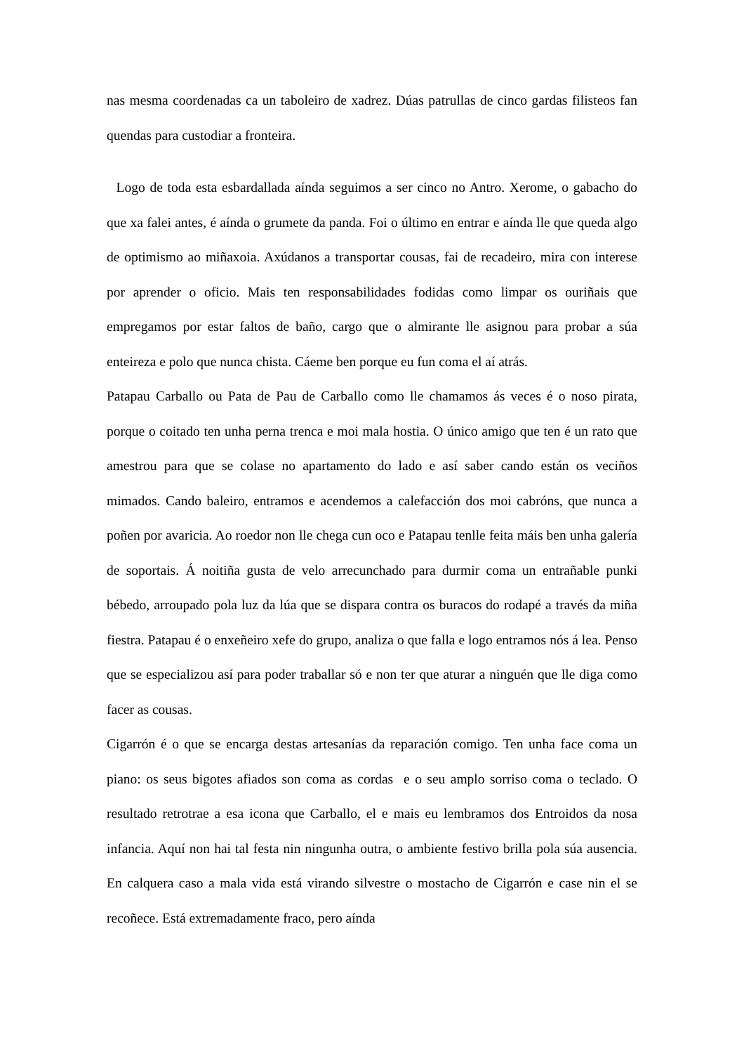nas mesma coordenadas ca un taboleiro de xadrez. Dúas patrullas de cinco gardas filisteos fan quendas para custodiar a fronteira.
Logo de toda esta esbardallada aínda seguimos a ser cinco no Antro. Xerome, o gabacho do que xa falei antes, é aínda o grumete da panda. Foi o último en entrar e aínda lle que queda algo de optimismo ao miñaxoia. Axúdanos a transportar cousas, fai de recadeiro, mira con interese por aprender o oficio. Mais ten responsabilidades fodidas como limpar os ouriñais que empregamos por estar faltos de baño, cargo que o almirante lle asignou para probar a súa enteireza e polo que nunca chista. Cáeme ben porque eu fun coma el aí atrás.
Patapau Carballo ou Pata de Pau de Carballo como lle chamamos ás veces é o noso pirata, porque o coitado ten unha perna trenca e moi mala hostia. O único amigo que ten é un rato que amestrou para que se colase no apartamento do lado e así saber cando están os veciños mimados. Cando baleiro, entramos e acendemos a calefacción dos moi cabróns, que nunca a poñen por avaricia. Ao roedor non lle chega cun oco e Patapau tenlle feita máis ben unha galería de soportais. Á noitiña gusta de velo arrecunchado para durmir coma un entrañable punki bébedo, arroupado pola luz da lúa que se dispara contra os buracos do rodapé a través da miña fiestra. Patapau é o enxeñeiro xefe do grupo, analiza o que falla e logo entramos nós á lea. Penso que se especializou así para poder traballar só e non ter que aturar a ninguén que lle diga como facer as cousas.
Cigarrón é o que se encarga destas artesanías da reparación comigo. Ten unha face coma un piano: os seus bigotes afiados son coma as cordas e o seu amplo sorriso coma o teclado. O resultado retrotrae a esa icona que Carballo, el e mais eu lembramos dos Entroidos da nosa infancia. Aquí non hai tal festa nin ningunha outra, o ambiente festivo brilla pola súa ausencia. En calquera caso a mala vida está virando silvestre o mostacho de Cigarrón e case nin el se recoñece. Está extremadamente fraco, pero aínda